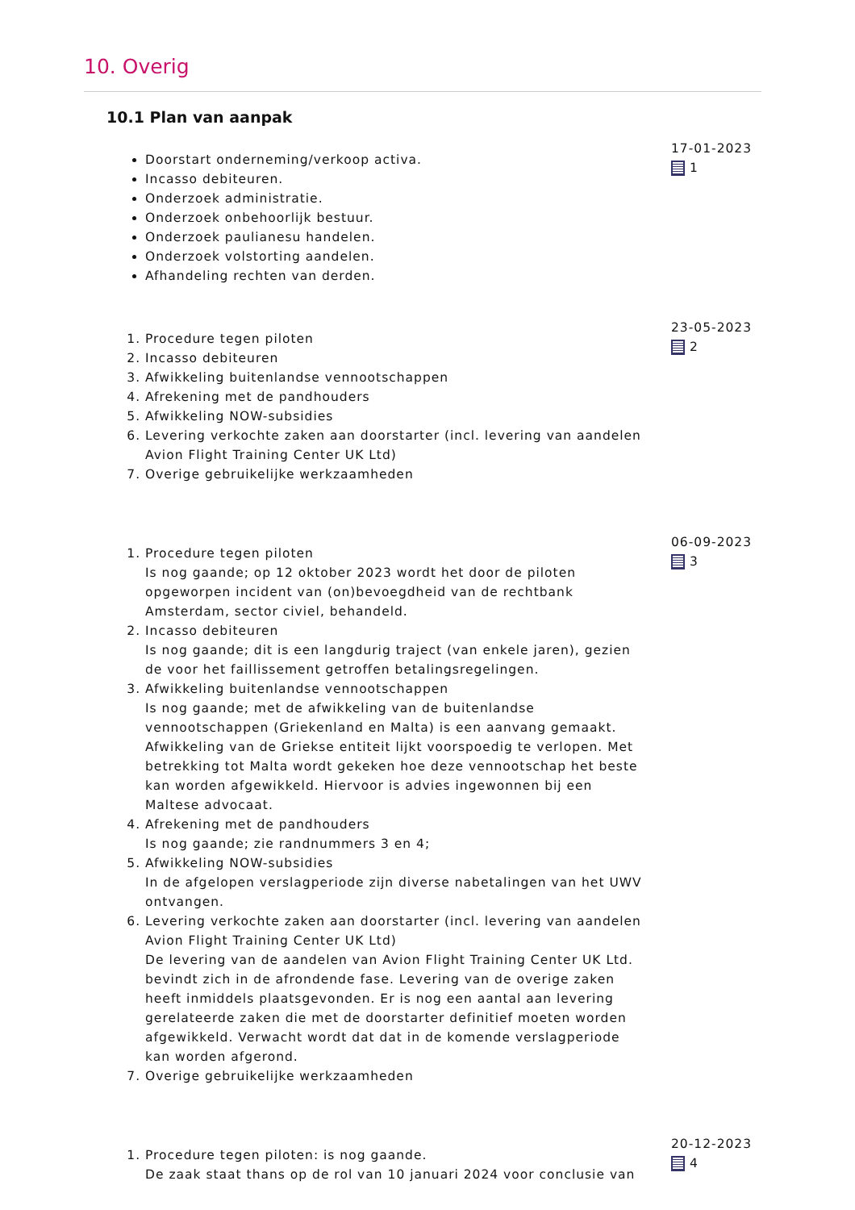10. Overig
10.1 Plan van aanpak
Doorstart onderneming/verkoop activa.
Incasso debiteuren.
Onderzoek administratie.
Onderzoek onbehoorlijk bestuur.
Onderzoek paulianesu handelen.
Onderzoek volstorting aandelen.
Afhandeling rechten van derden.
17-01-2023
1
1. Procedure tegen piloten
2. Incasso debiteuren
3. Afwikkeling buitenlandse vennootschappen
4. Afrekening met de pandhouders
5. Afwikkeling NOW-subsidies
6. Levering verkochte zaken aan doorstarter (incl. levering van aandelen Avion Flight Training Center UK Ltd)
7. Overige gebruikelijke werkzaamheden
23-05-2023
2
1. Procedure tegen piloten
Is nog gaande; op 12 oktober 2023 wordt het door de piloten opgeworpen incident van (on)bevoegdheid van de rechtbank Amsterdam, sector civiel, behandeld.
2. Incasso debiteuren
Is nog gaande; dit is een langdurig traject (van enkele jaren), gezien de voor het faillissement getroffen betalingsregelingen.
3. Afwikkeling buitenlandse vennootschappen
Is nog gaande; met de afwikkeling van de buitenlandse vennootschappen (Griekenland en Malta) is een aanvang gemaakt. Afwikkeling van de Griekse entiteit lijkt voorspoedig te verlopen. Met betrekking tot Malta wordt gekeken hoe deze vennootschap het beste kan worden afgewikkeld. Hiervoor is advies ingewonnen bij een Maltese advocaat.
4. Afrekening met de pandhouders
Is nog gaande; zie randnummers 3 en 4;
5. Afwikkeling NOW-subsidies
In de afgelopen verslagperiode zijn diverse nabetalingen van het UWV ontvangen.
6. Levering verkochte zaken aan doorstarter (incl. levering van aandelen Avion Flight Training Center UK Ltd)
De levering van de aandelen van Avion Flight Training Center UK Ltd. bevindt zich in de afrondende fase. Levering van de overige zaken heeft inmiddels plaatsgevonden. Er is nog een aantal aan levering gerelateerde zaken die met de doorstarter definitief moeten worden afgewikkeld. Verwacht wordt dat dat in de komende verslagperiode kan worden afgerond.
7. Overige gebruikelijke werkzaamheden
06-09-2023
3
1. Procedure tegen piloten: is nog gaande.
De zaak staat thans op de rol van 10 januari 2024 voor conclusie van
20-12-2023
4